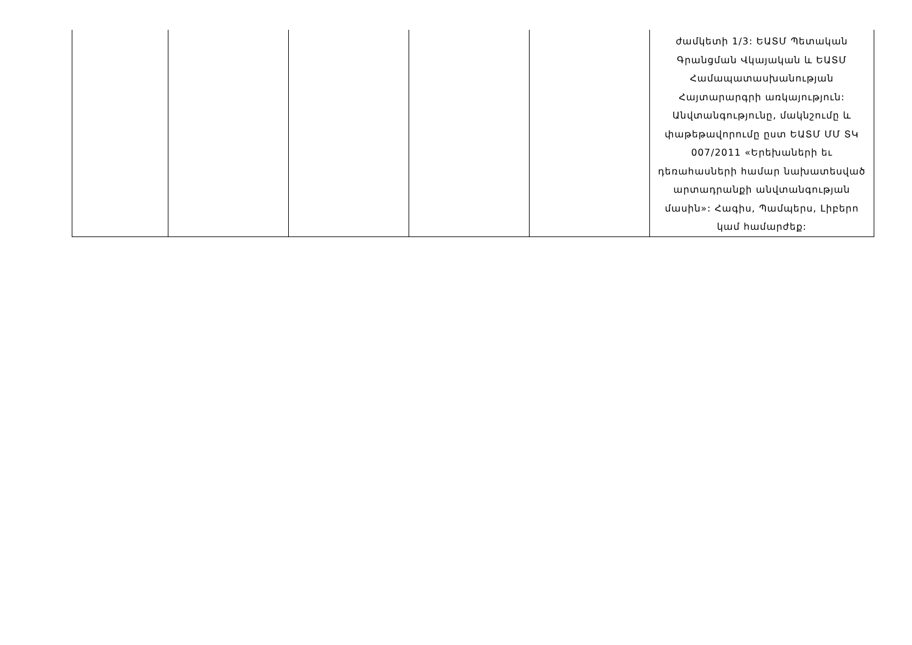| | | | | | ժամկետի 1/3: ԵԱՏՄ Պետական Գրանցման Վկայական և ԵԱՏՄ Համապատասխանության Հայտարարգրի առկայություն: Անվտանգությունը, մակնշումը և փաթեթավորումը ըստ ԵԱՏՄ ՄՄ ՏԿ 007/2011 «Երեխաների եւ դեռահասների համար նախատեսված արտադրանքի անվտանգության մասին»: Հագիս, Պամպերս, Լիբերո կամ համարժեք: |